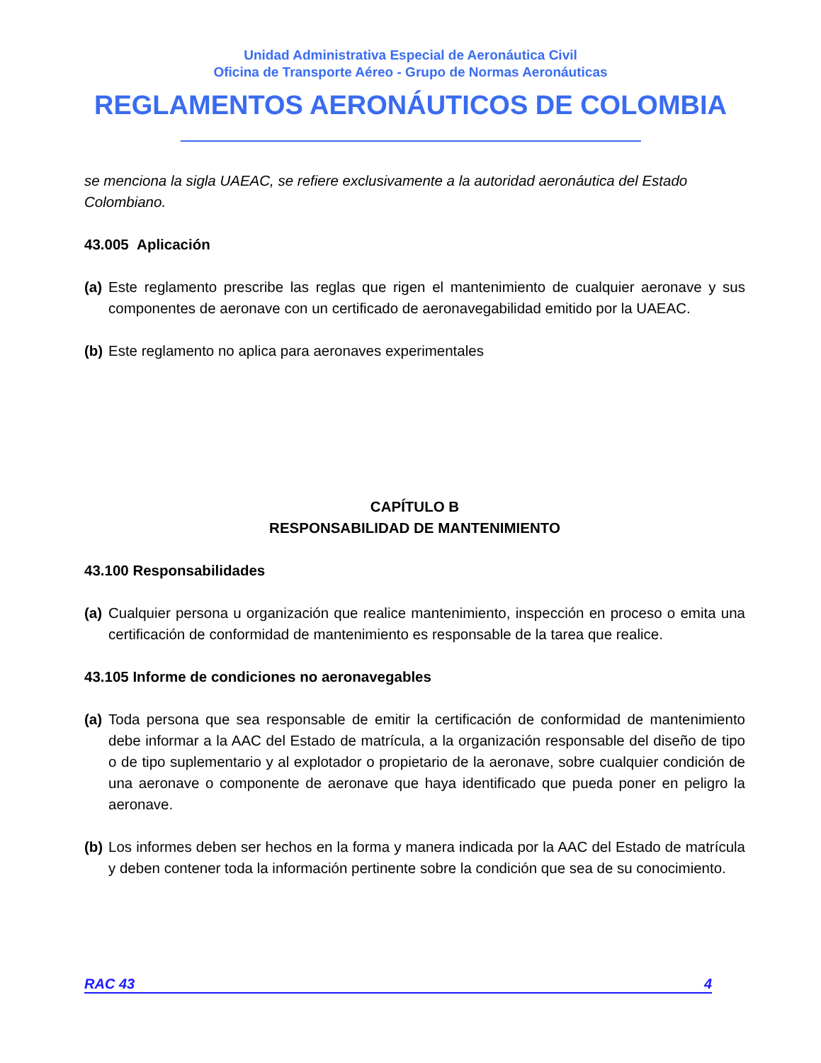Unidad Administrativa Especial de Aeronáutica Civil
Oficina de Transporte Aéreo - Grupo de Normas Aeronáuticas
REGLAMENTOS AERONÁUTICOS DE COLOMBIA
se menciona la sigla UAEAC, se refiere exclusivamente a la autoridad aeronáutica del Estado Colombiano.
43.005 Aplicación
(a) Este reglamento prescribe las reglas que rigen el mantenimiento de cualquier aeronave y sus componentes de aeronave con un certificado de aeronavegabilidad emitido por la UAEAC.
(b) Este reglamento no aplica para aeronaves experimentales
CAPÍTULO B
RESPONSABILIDAD DE MANTENIMIENTO
43.100 Responsabilidades
(a) Cualquier persona u organización que realice mantenimiento, inspección en proceso o emita una certificación de conformidad de mantenimiento es responsable de la tarea que realice.
43.105 Informe de condiciones no aeronavegables
(a) Toda persona que sea responsable de emitir la certificación de conformidad de mantenimiento debe informar a la AAC del Estado de matrícula, a la organización responsable del diseño de tipo o de tipo suplementario y al explotador o propietario de la aeronave, sobre cualquier condición de una aeronave o componente de aeronave que haya identificado que pueda poner en peligro la aeronave.
(b) Los informes deben ser hechos en la forma y manera indicada por la AAC del Estado de matrícula y deben contener toda la información pertinente sobre la condición que sea de su conocimiento.
RAC 43 4